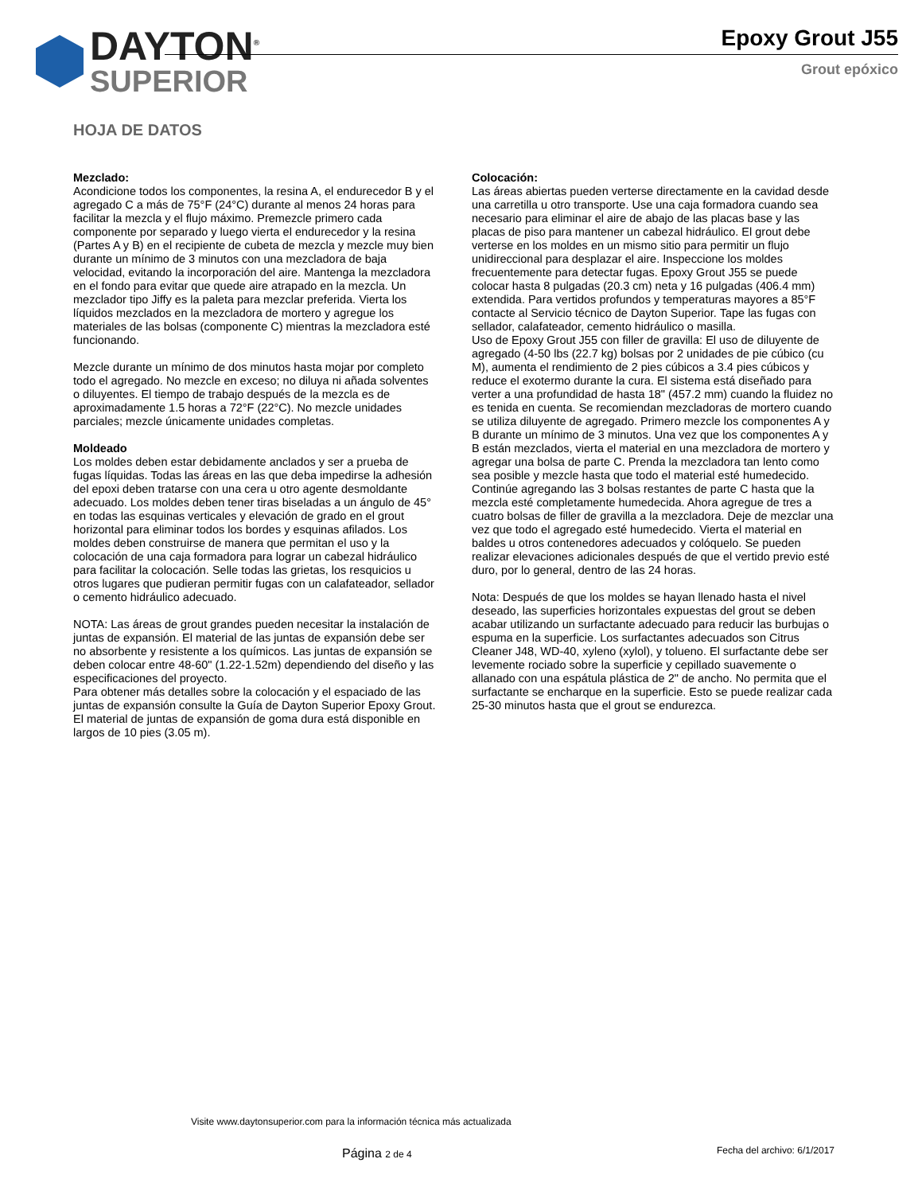DAYTON<sup>®</sup>
SUPERIOR
Epoxy Grout J55
Grout epóxico
HOJA DE DATOS
Mezclado:
Acondicione todos los componentes, la resina A, el endurecedor B y el agregado C a más de 75°F (24°C) durante al menos 24 horas para facilitar la mezcla y el flujo máximo. Premezcle primero cada componente por separado y luego vierta el endurecedor y la resina (Partes A y B) en el recipiente de cubeta de mezcla y mezcle muy bien durante un mínimo de 3 minutos con una mezcladora de baja velocidad, evitando la incorporación del aire. Mantenga la mezcladora en el fondo para evitar que quede aire atrapado en la mezcla. Un mezclador tipo Jiffy es la paleta para mezclar preferida. Vierta los líquidos mezclados en la mezcladora de mortero y agregue los materiales de las bolsas (componente C) mientras la mezcladora esté funcionando.
Mezcle durante un mínimo de dos minutos hasta mojar por completo todo el agregado. No mezcle en exceso; no diluya ni añada solventes o diluyentes. El tiempo de trabajo después de la mezcla es de aproximadamente 1.5 horas a 72°F (22°C). No mezcle unidades parciales; mezcle únicamente unidades completas.
Moldeado
Los moldes deben estar debidamente anclados y ser a prueba de fugas líquidas. Todas las áreas en las que deba impedirse la adhesión del epoxi deben tratarse con una cera u otro agente desmoldante adecuado. Los moldes deben tener tiras biseladas a un ángulo de 45° en todas las esquinas verticales y elevación de grado en el grout horizontal para eliminar todos los bordes y esquinas afilados. Los moldes deben construirse de manera que permitan el uso y la colocación de una caja formadora para lograr un cabezal hidráulico para facilitar la colocación. Selle todas las grietas, los resquicios u otros lugares que pudieran permitir fugas con un calafateador, sellador o cemento hidráulico adecuado.
NOTA: Las áreas de grout grandes pueden necesitar la instalación de juntas de expansión. El material de las juntas de expansión debe ser no absorbente y resistente a los químicos. Las juntas de expansión se deben colocar entre 48-60" (1.22-1.52m) dependiendo del diseño y las especificaciones del proyecto.
Para obtener más detalles sobre la colocación y el espaciado de las juntas de expansión consulte la Guía de Dayton Superior Epoxy Grout. El material de juntas de expansión de goma dura está disponible en largos de 10 pies (3.05 m).
Colocación:
Las áreas abiertas pueden verterse directamente en la cavidad desde una carretilla u otro transporte. Use una caja formadora cuando sea necesario para eliminar el aire de abajo de las placas base y las placas de piso para mantener un cabezal hidráulico. El grout debe verterse en los moldes en un mismo sitio para permitir un flujo unidireccional para desplazar el aire. Inspeccione los moldes frecuentemente para detectar fugas. Epoxy Grout J55 se puede colocar hasta 8 pulgadas (20.3 cm) neta y 16 pulgadas (406.4 mm) extendida. Para vertidos profundos y temperaturas mayores a 85°F contacte al Servicio técnico de Dayton Superior. Tape las fugas con sellador, calafateador, cemento hidráulico o masilla.
Uso de Epoxy Grout J55 con filler de gravilla: El uso de diluyente de agregado (4-50 lbs (22.7 kg) bolsas por 2 unidades de pie cúbico (cu M), aumenta el rendimiento de 2 pies cúbicos a 3.4 pies cúbicos y reduce el exotermo durante la cura. El sistema está diseñado para verter a una profundidad de hasta 18" (457.2 mm) cuando la fluidez no es tenida en cuenta. Se recomiendan mezcladoras de mortero cuando se utiliza diluyente de agregado. Primero mezcle los componentes A y B durante un mínimo de 3 minutos. Una vez que los componentes A y B están mezclados, vierta el material en una mezcladora de mortero y agregar una bolsa de parte C. Prenda la mezcladora tan lento como sea posible y mezcle hasta que todo el material esté humedecido. Continúe agregando las 3 bolsas restantes de parte C hasta que la mezcla esté completamente humedecida. Ahora agregue de tres a cuatro bolsas de filler de gravilla a la mezcladora. Deje de mezclar una vez que todo el agregado esté humedecido. Vierta el material en baldes u otros contenedores adecuados y colóquelo. Se pueden realizar elevaciones adicionales después de que el vertido previo esté duro, por lo general, dentro de las 24 horas.
Nota: Después de que los moldes se hayan llenado hasta el nivel deseado, las superficies horizontales expuestas del grout se deben acabar utilizando un surfactante adecuado para reducir las burbujas o espuma en la superficie. Los surfactantes adecuados son Citrus Cleaner J48, WD-40, xyleno (xylol), y tolueno. El surfactante debe ser levemente rociado sobre la superficie y cepillado suavemente o allanado con una espátula plástica de 2" de ancho. No permita que el surfactante se encharque en la superficie. Esto se puede realizar cada 25-30 minutos hasta que el grout se endurezca.
Visite www.daytonsuperior.com para la información técnica más actualizada
Página 2 de 4 Fecha del archivo: 6/1/2017